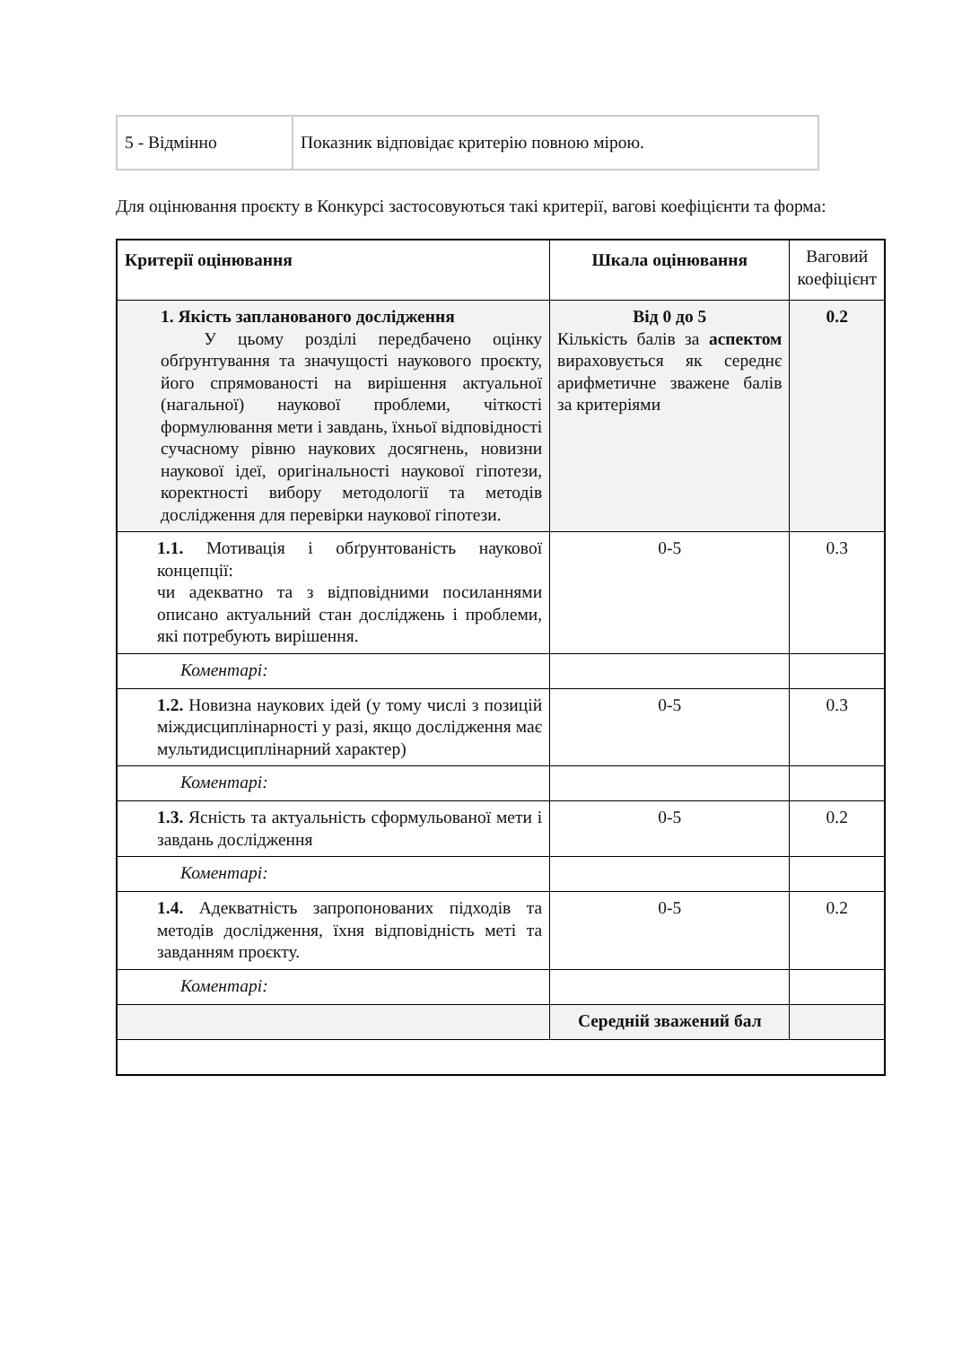| 5 - Відмінно | Показник відповідає критерію повною мірою. |
Для оцінювання проєкту в Конкурсі застосовуються такі критерії, вагові коефіцієнти та форма:
| Критерії оцінювання | Шкала оцінювання | Ваговий коефіцієнт |
| 1. Якість запланованого дослідження У цьому розділі передбачено оцінку обґрунтування та значущості наукового проєкту, його спрямованості на вирішення актуальної (нагальної) наукової проблеми, чіткості формулювання мети і завдань, їхньої відповідності сучасному рівню наукових досягнень, новизни наукової ідеї, оригінальності наукової гіпотези, коректності вибору методології та методів дослідження для перевірки наукової гіпотези. | Від 0 до 5 Кількість балів за аспектом вираховується як середнє арифметичне зважене балів за критеріями | 0.2 |
| 1.1. Мотивація і обґрунтованість наукової концепції: чи адекватно та з відповідними посиланнями описано актуальний стан досліджень і проблеми, які потребують вирішення. | 0-5 | 0.3 |
| Коментарі: | | |
| 1.2. Новизна наукових ідей (у тому числі з позицій міждисциплінарності у разі, якщо дослідження має мультидисциплінарний характер) | 0-5 | 0.3 |
| Коментарі: | | |
| 1.3. Ясність та актуальність сформульованої мети і завдань дослідження | 0-5 | 0.2 |
| Коментарі: | | |
| 1.4. Адекватність запропонованих підходів та методів дослідження, їхня відповідність меті та завданням проєкту. | 0-5 | 0.2 |
| Коментарі: | | |
| | Середній зважений бал | |